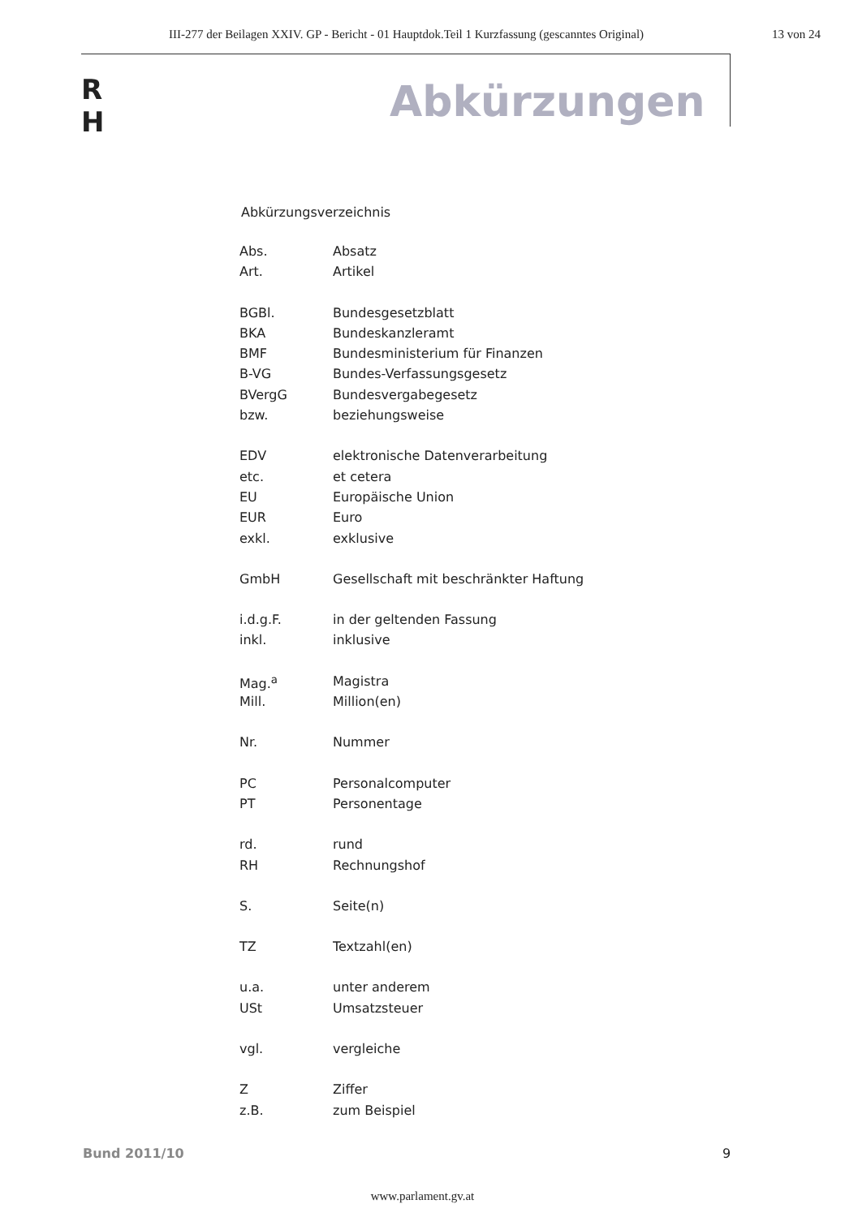III-277 der Beilagen XXIV. GP - Bericht - 01 Hauptdok.Teil 1 Kurzfassung (gescanntes Original) 13 von 24
R
H
Abkürzungen
Abkürzungsverzeichnis
| Abs. | Absatz |
| Art. | Artikel |
| BGBl. | Bundesgesetzblatt |
| BKA | Bundeskanzleramt |
| BMF | Bundesministerium für Finanzen |
| B-VG | Bundes-Verfassungsgesetz |
| BVergG | Bundesvergabegesetz |
| bzw. | beziehungsweise |
| EDV | elektronische Datenverarbeitung |
| etc. | et cetera |
| EU | Europäische Union |
| EUR | Euro |
| exkl. | exklusive |
| GmbH | Gesellschaft mit beschränkter Haftung |
| i.d.g.F. | in der geltenden Fassung |
| inkl. | inklusive |
| Mag.<sup>a</sup> | Magistra |
| Mill. | Million(en) |
| Nr. | Nummer |
| PC | Personalcomputer |
| PT | Personentage |
| rd. | rund |
| RH | Rechnungshof |
| S. | Seite(n) |
| TZ | Textzahl(en) |
| u.a. | unter anderem |
| USt | Umsatzsteuer |
| vgl. | vergleiche |
| Z | Ziffer |
| z.B. | zum Beispiel |
Bund 2011/10 9
www.parlament.gv.at